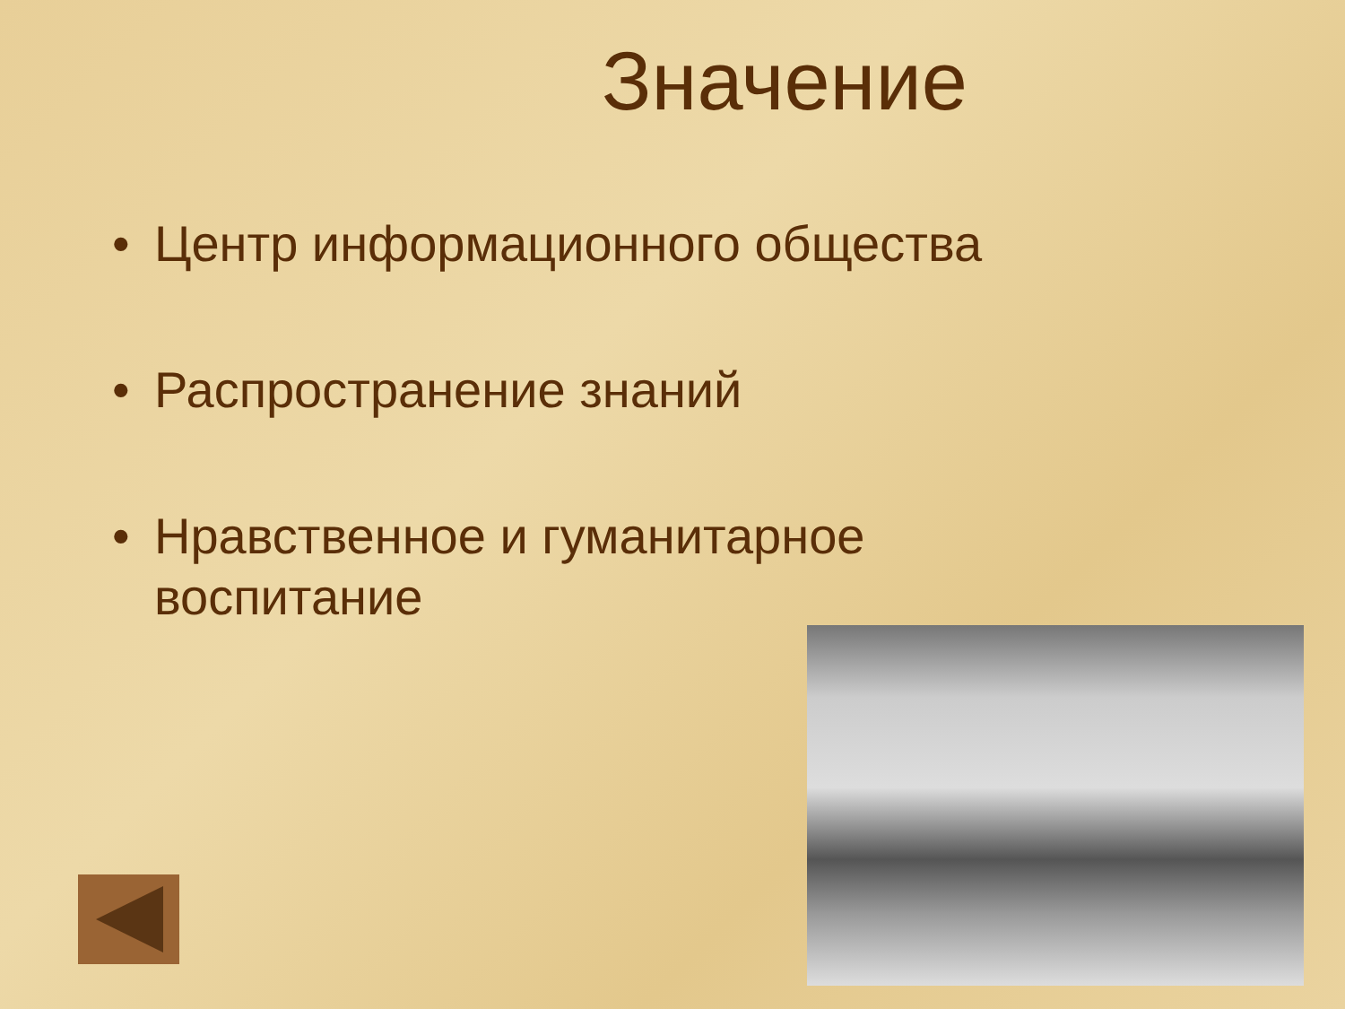Значение
• Центр информационного общества
• Распространение знаний
• Нравственное и гуманитарное
воспитание